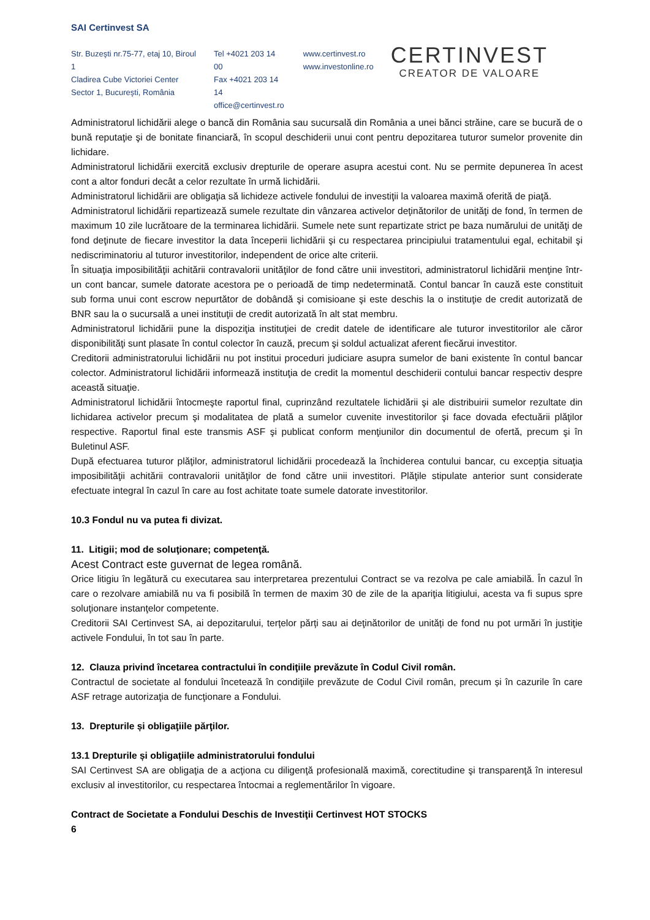SAI Certinvest SA
Str. Buzeşti nr.75-77, etaj 10, Biroul 1
Cladirea Cube Victoriei Center
Sector 1, Bucureşti, România
Tel +4021 203 14 00
Fax +4021 203 14 14
office@certinvest.ro
www.certinvest.ro
www.investonline.ro
CERTINVEST
CREATOR DE VALOARE
Administratorul lichidării alege o bancă din România sau sucursală din România a unei bănci străine, care se bucură de o bună reputaţie şi de bonitate financiară, în scopul deschiderii unui cont pentru depozitarea tuturor sumelor provenite din lichidare.
Administratorul lichidării exercită exclusiv drepturile de operare asupra acestui cont. Nu se permite depunerea în acest cont a altor fonduri decât a celor rezultate în urmă lichidării.
Administratorul lichidării are obligaţia să lichideze activele fondului de investiţii la valoarea maximă oferită de piaţă.
Administratorul lichidării repartizează sumele rezultate din vânzarea activelor deţinătorilor de unităţi de fond, în termen de maximum 10 zile lucrătoare de la terminarea lichidării. Sumele nete sunt repartizate strict pe baza numărului de unităţi de fond deţinute de fiecare investitor la data începerii lichidării şi cu respectarea principiului tratamentului egal, echitabil şi nediscriminatoriu al tuturor investitorilor, independent de orice alte criterii.
În situaţia imposibilităţii achitării contravalorii unităţilor de fond către unii investitori, administratorul lichidării menţine într-un cont bancar, sumele datorate acestora pe o perioadă de timp nedeterminată. Contul bancar în cauză este constituit sub forma unui cont escrow nepurtător de dobândă şi comisioane şi este deschis la o instituţie de credit autorizată de BNR sau la o sucursală a unei instituţii de credit autorizată în alt stat membru.
Administratorul lichidării pune la dispoziţia instituţiei de credit datele de identificare ale tuturor investitorilor ale căror disponibilităţi sunt plasate în contul colector în cauză, precum şi soldul actualizat aferent fiecărui investitor.
Creditorii administratorului lichidării nu pot institui proceduri judiciare asupra sumelor de bani existente în contul bancar colector. Administratorul lichidării informează instituţia de credit la momentul deschiderii contului bancar respectiv despre această situaţie.
Administratorul lichidării întocmeşte raportul final, cuprinzând rezultatele lichidării şi ale distribuirii sumelor rezultate din lichidarea activelor precum şi modalitatea de plată a sumelor cuvenite investitorilor şi face dovada efectuării plăţilor respective. Raportul final este transmis ASF şi publicat conform menţiunilor din documentul de ofertă, precum şi în Buletinul ASF.
După efectuarea tuturor plăţilor, administratorul lichidării procedează la închiderea contului bancar, cu excepţia situaţia imposibilităţii achitării contravalorii unităţilor de fond către unii investitori. Plăţile stipulate anterior sunt considerate efectuate integral în cazul în care au fost achitate toate sumele datorate investitorilor.
10.3 Fondul nu va putea fi divizat.
11. Litigii; mod de soluţionare; competenţă.
Acest Contract este guvernat de legea română.
Orice litigiu în legătură cu executarea sau interpretarea prezentului Contract se va rezolva pe cale amiabilă. În cazul în care o rezolvare amiabilă nu va fi posibilă în termen de maxim 30 de zile de la apariţia litigiului, acesta va fi supus spre soluţionare instanţelor competente.
Creditorii SAI Certinvest SA, ai depozitarului, terțelor părți sau ai deţinătorilor de unități de fond nu pot urmări în justiţie activele Fondului, în tot sau în parte.
12. Clauza privind încetarea contractului în condiţiile prevăzute în Codul Civil român.
Contractul de societate al fondului încetează în condiţiile prevăzute de Codul Civil român, precum și în cazurile în care ASF retrage autorizaţia de funcţionare a Fondului.
13. Drepturile și obligaţiile părţilor.
13.1 Drepturile și obligațiile administratorului fondului
SAI Certinvest SA are obligaţia de a acţiona cu diligenţă profesională maximă, corectitudine şi transparenţă în interesul exclusiv al investitorilor, cu respectarea întocmai a reglementărilor în vigoare.
Contract de Societate a Fondului Deschis de Investiţii Certinvest HOT STOCKS
6